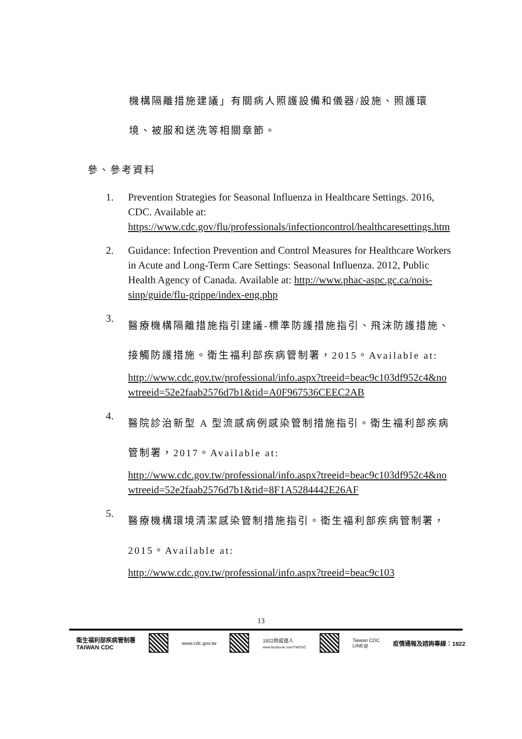機構隔離措施建議」有關病人照護設備和儀器/設施、照護環
境、被服和送洗等相關章節。
參、參考資料
1. Prevention Strategies for Seasonal Influenza in Healthcare Settings. 2016, CDC. Available at: https://www.cdc.gov/flu/professionals/infectioncontrol/healthcaresettings.htm
2. Guidance: Infection Prevention and Control Measures for Healthcare Workers in Acute and Long-Term Care Settings: Seasonal Influenza. 2012, Public Health Agency of Canada. Available at: http://www.phac-aspc.gc.ca/nois-sinp/guide/flu-grippe/index-eng.php
3.
醫療機構隔離措施指引建議-標準防護措施指引、飛沫防護措施、接觸防護措施。衛生福利部疾病管制署，2015。Available at:
http://www.cdc.gov.tw/professional/info.aspx?treeid=beac9c103df952c4&nowtreeid=52e2faab2576d7b1&tid=A0F967536CEEC2AB
4.
醫院診治新型 A 型流感病例感染管制措施指引。衛生福利部疾病管制署，2017。Available at:
http://www.cdc.gov.tw/professional/info.aspx?treeid=beac9c103df952c4&nowtreeid=52e2faab2576d7b1&tid=8F1A5284442E26AF
5.
醫療機構環境清潔感染管制措施指引。衛生福利部疾病管制署，2015。Available at:
http://www.cdc.gov.tw/professional/info.aspx?treeid=beac9c103
13
衛生福利部疾病管制署
TAIWAN CDC
www.cdc.gov.tw
1922防疫達人
www.facebook.com/TWCDC
Taiwan CDC
LINE@
疫情通報及諮詢專線：1922